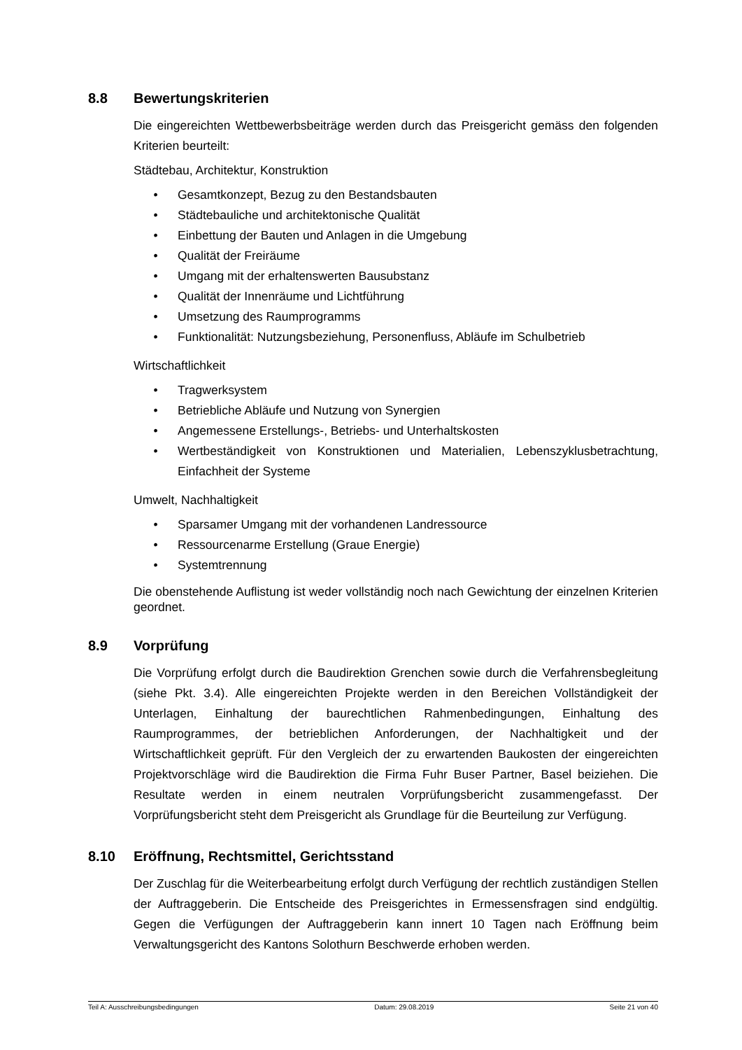8.8 Bewertungskriterien
Die eingereichten Wettbewerbsbeiträge werden durch das Preisgericht gemäss den folgenden Kriterien beurteilt:
Städtebau, Architektur, Konstruktion
• Gesamtkonzept, Bezug zu den Bestandsbauten
• Städtebauliche und architektonische Qualität
• Einbettung der Bauten und Anlagen in die Umgebung
• Qualität der Freiräume
• Umgang mit der erhaltenswerten Bausubstanz
• Qualität der Innenräume und Lichtführung
• Umsetzung des Raumprogramms
• Funktionalität: Nutzungsbeziehung, Personenfluss, Abläufe im Schulbetrieb
Wirtschaftlichkeit
• Tragwerksystem
• Betriebliche Abläufe und Nutzung von Synergien
• Angemessene Erstellungs-, Betriebs- und Unterhaltskosten
• Wertbeständigkeit von Konstruktionen und Materialien, Lebenszyklusbetrachtung, Einfachheit der Systeme
Umwelt, Nachhaltigkeit
• Sparsamer Umgang mit der vorhandenen Landressource
• Ressourcenarme Erstellung (Graue Energie)
• Systemtrennung
Die obenstehende Auflistung ist weder vollständig noch nach Gewichtung der einzelnen Kriterien geordnet.
8.9 Vorprüfung
Die Vorprüfung erfolgt durch die Baudirektion Grenchen sowie durch die Verfahrensbegleitung (siehe Pkt. 3.4). Alle eingereichten Projekte werden in den Bereichen Vollständigkeit der Unterlagen, Einhaltung der baurechtlichen Rahmenbedingungen, Einhaltung des Raumprogrammes, der betrieblichen Anforderungen, der Nachhaltigkeit und der Wirtschaftlichkeit geprüft. Für den Vergleich der zu erwartenden Baukosten der eingereichten Projektvorschläge wird die Baudirektion die Firma Fuhr Buser Partner, Basel beiziehen. Die Resultate werden in einem neutralen Vorprüfungsbericht zusammengefasst. Der Vorprüfungsbericht steht dem Preisgericht als Grundlage für die Beurteilung zur Verfügung.
8.10 Eröffnung, Rechtsmittel, Gerichtsstand
Der Zuschlag für die Weiterbearbeitung erfolgt durch Verfügung der rechtlich zuständigen Stellen der Auftraggeberin. Die Entscheide des Preisgerichtes in Ermessensfragen sind endgültig. Gegen die Verfügungen der Auftraggeberin kann innert 10 Tagen nach Eröffnung beim Verwaltungsgericht des Kantons Solothurn Beschwerde erhoben werden.
Teil A: Ausschreibungsbedingungen Datum: 29.08.2019 Seite 21 von 40